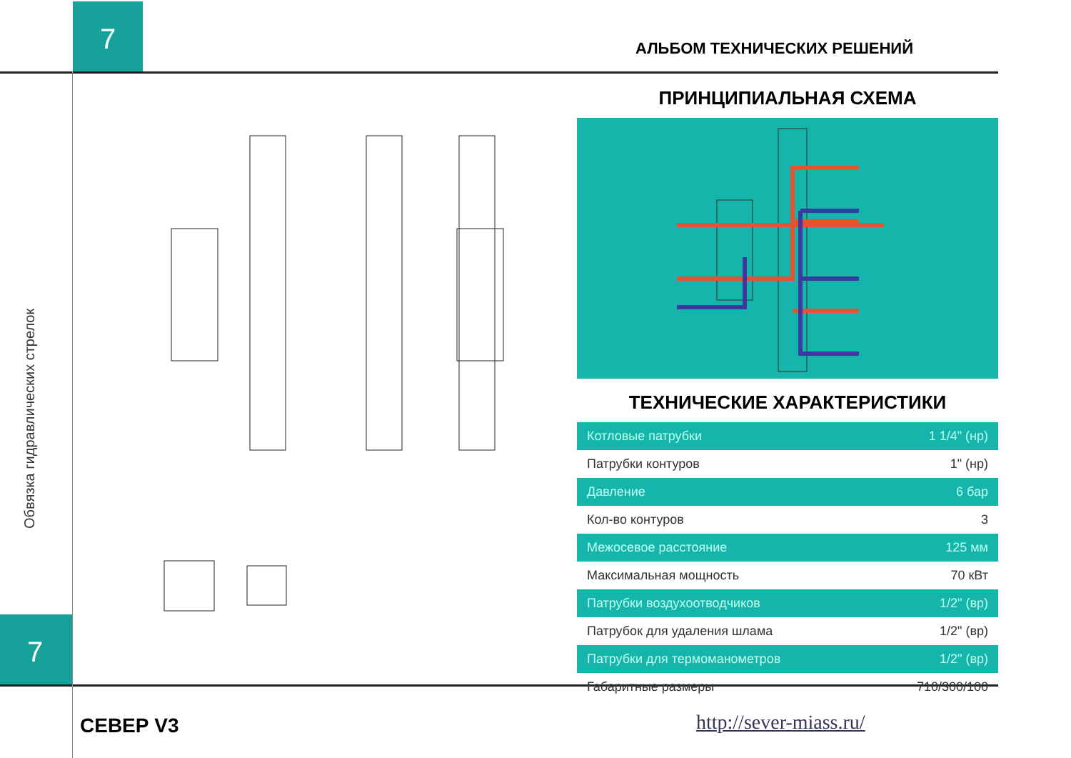7
АЛЬБОМ ТЕХНИЧЕСКИХ РЕШЕНИЙ
Обвязка гидравлических стрелок
7
ПРИНЦИПИАЛЬНАЯ СХЕМА
ТЕХНИЧЕСКИЕ ХАРАКТЕРИСТИКИ
| Котловые патрубки | 1 1/4" (нр) |
| Патрубки контуров | 1" (нр) |
| Давление | 6 бар |
| Кол-во контуров | 3 |
| Межосевое расстояние | 125 мм |
| Максимальная мощность | 70 кВт |
| Патрубки воздухоотводчиков | 1/2" (вр) |
| Патрубок для удаления шлама | 1/2" (вр) |
| Патрубки для термоманометров | 1/2" (вр) |
| Габаритные размеры | 710/300/100 |
СЕВЕР V3 http://sever-miass.ru/